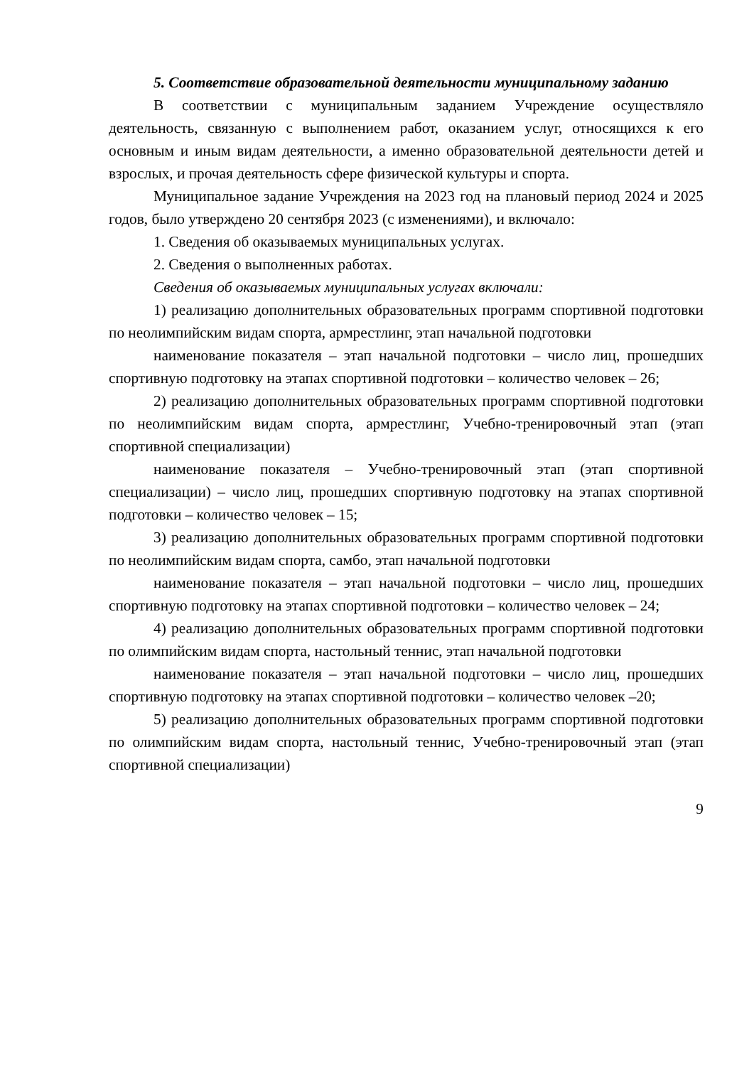5. Соответствие образовательной деятельности муниципальному заданию
В соответствии с муниципальным заданием Учреждение осуществляло деятельность, связанную с выполнением работ, оказанием услуг, относящихся к его основным и иным видам деятельности, а именно образовательной деятельности детей и взрослых, и прочая деятельность сфере физической культуры и спорта.
Муниципальное задание Учреждения на 2023 год на плановый период 2024 и 2025 годов, было утверждено 20 сентября 2023 (с изменениями), и включало:
1. Сведения об оказываемых муниципальных услугах.
2. Сведения о выполненных работах.
Сведения об оказываемых муниципальных услугах включали:
1) реализацию дополнительных образовательных программ спортивной подготовки по неолимпийским видам спорта, армрестлинг, этап начальной подготовки
наименование показателя – этап начальной подготовки – число лиц, прошедших спортивную подготовку на этапах спортивной подготовки – количество человек – 26;
2) реализацию дополнительных образовательных программ спортивной подготовки по неолимпийским видам спорта, армрестлинг, Учебно-тренировочный этап (этап спортивной специализации)
наименование показателя – Учебно-тренировочный этап (этап спортивной специализации) – число лиц, прошедших спортивную подготовку на этапах спортивной подготовки – количество человек – 15;
3) реализацию дополнительных образовательных программ спортивной подготовки по неолимпийским видам спорта, самбо, этап начальной подготовки
наименование показателя – этап начальной подготовки – число лиц, прошедших спортивную подготовку на этапах спортивной подготовки – количество человек – 24;
4) реализацию дополнительных образовательных программ спортивной подготовки по олимпийским видам спорта, настольный теннис, этап начальной подготовки
наименование показателя – этап начальной подготовки – число лиц, прошедших спортивную подготовку на этапах спортивной подготовки – количество человек –20;
5) реализацию дополнительных образовательных программ спортивной подготовки по олимпийским видам спорта, настольный теннис, Учебно-тренировочный этап (этап спортивной специализации)
9